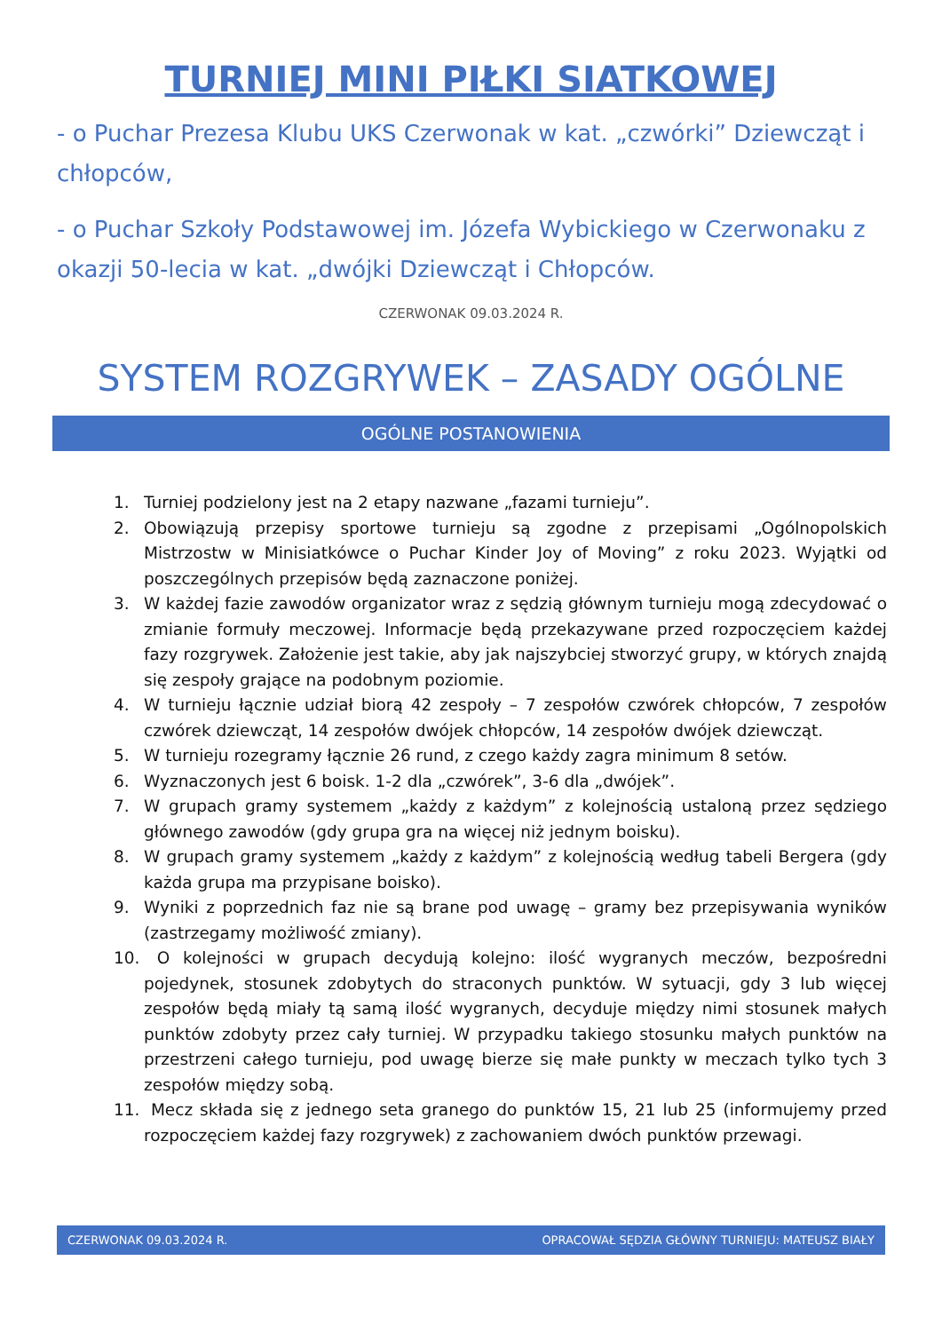TURNIEJ MINI PIŁKI SIATKOWEJ
- o Puchar Prezesa Klubu UKS Czerwonak w kat. „czwórki” Dziewcząt i chłopców,
- o Puchar Szkoły Podstawowej im. Józefa Wybickiego w Czerwonaku z okazji 50-lecia w kat. „dwójki Dziewcząt i Chłopców.
CZERWONAK 09.03.2024 R.
SYSTEM ROZGRYWEK – ZASADY OGÓLNE
OGÓLNE POSTANOWIENIA
1. Turniej podzielony jest na 2 etapy nazwane „fazami turnieju”.
2. Obowiązują przepisy sportowe turnieju są zgodne z przepisami „Ogólnopolskich Mistrzostw w Minisiatkówce o Puchar Kinder Joy of Moving” z roku 2023. Wyjątki od poszczególnych przepisów będą zaznaczone poniżej.
3. W każdej fazie zawodów organizator wraz z sędzią głównym turnieju mogą zdecydować o zmianie formuły meczowej. Informacje będą przekazywane przed rozpoczęciem każdej fazy rozgrywek. Założenie jest takie, aby jak najszybciej stworzyć grupy, w których znajdą się zespoły grające na podobnym poziomie.
4. W turnieju łącznie udział biorą 42 zespoły – 7 zespołów czwórek chłopców, 7 zespołów czwórek dziewcząt, 14 zespołów dwójek chłopców, 14 zespołów dwójek dziewcząt.
5. W turnieju rozegramy łącznie 26 rund, z czego każdy zagra minimum 8 setów.
6. Wyznaczonych jest 6 boisk. 1-2 dla „czwórek”, 3-6 dla „dwójek”.
7. W grupach gramy systemem „każdy z każdym” z kolejnością ustaloną przez sędziego głównego zawodów (gdy grupa gra na więcej niż jednym boisku).
8. W grupach gramy systemem „każdy z każdym” z kolejnością według tabeli Bergera (gdy każda grupa ma przypisane boisko).
9. Wyniki z poprzednich faz nie są brane pod uwagę – gramy bez przepisywania wyników (zastrzegamy możliwość zmiany).
10. O kolejności w grupach decydują kolejno: ilość wygranych meczów, bezpośredni pojedynek, stosunek zdobytych do straconych punktów. W sytuacji, gdy 3 lub więcej zespołów będą miały tą samą ilość wygranych, decyduje między nimi stosunek małych punktów zdobyty przez cały turniej. W przypadku takiego stosunku małych punktów na przestrzeni całego turnieju, pod uwagę bierze się małe punkty w meczach tylko tych 3 zespołów między sobą.
11. Mecz składa się z jednego seta granego do punktów 15, 21 lub 25 (informujemy przed rozpoczęciem każdej fazy rozgrywek) z zachowaniem dwóch punktów przewagi.
CZERWONAK 09.03.2024 R. OPRACOWAŁ SĘDZIA GŁÓWNY TURNIEJU: MATEUSZ BIAŁY